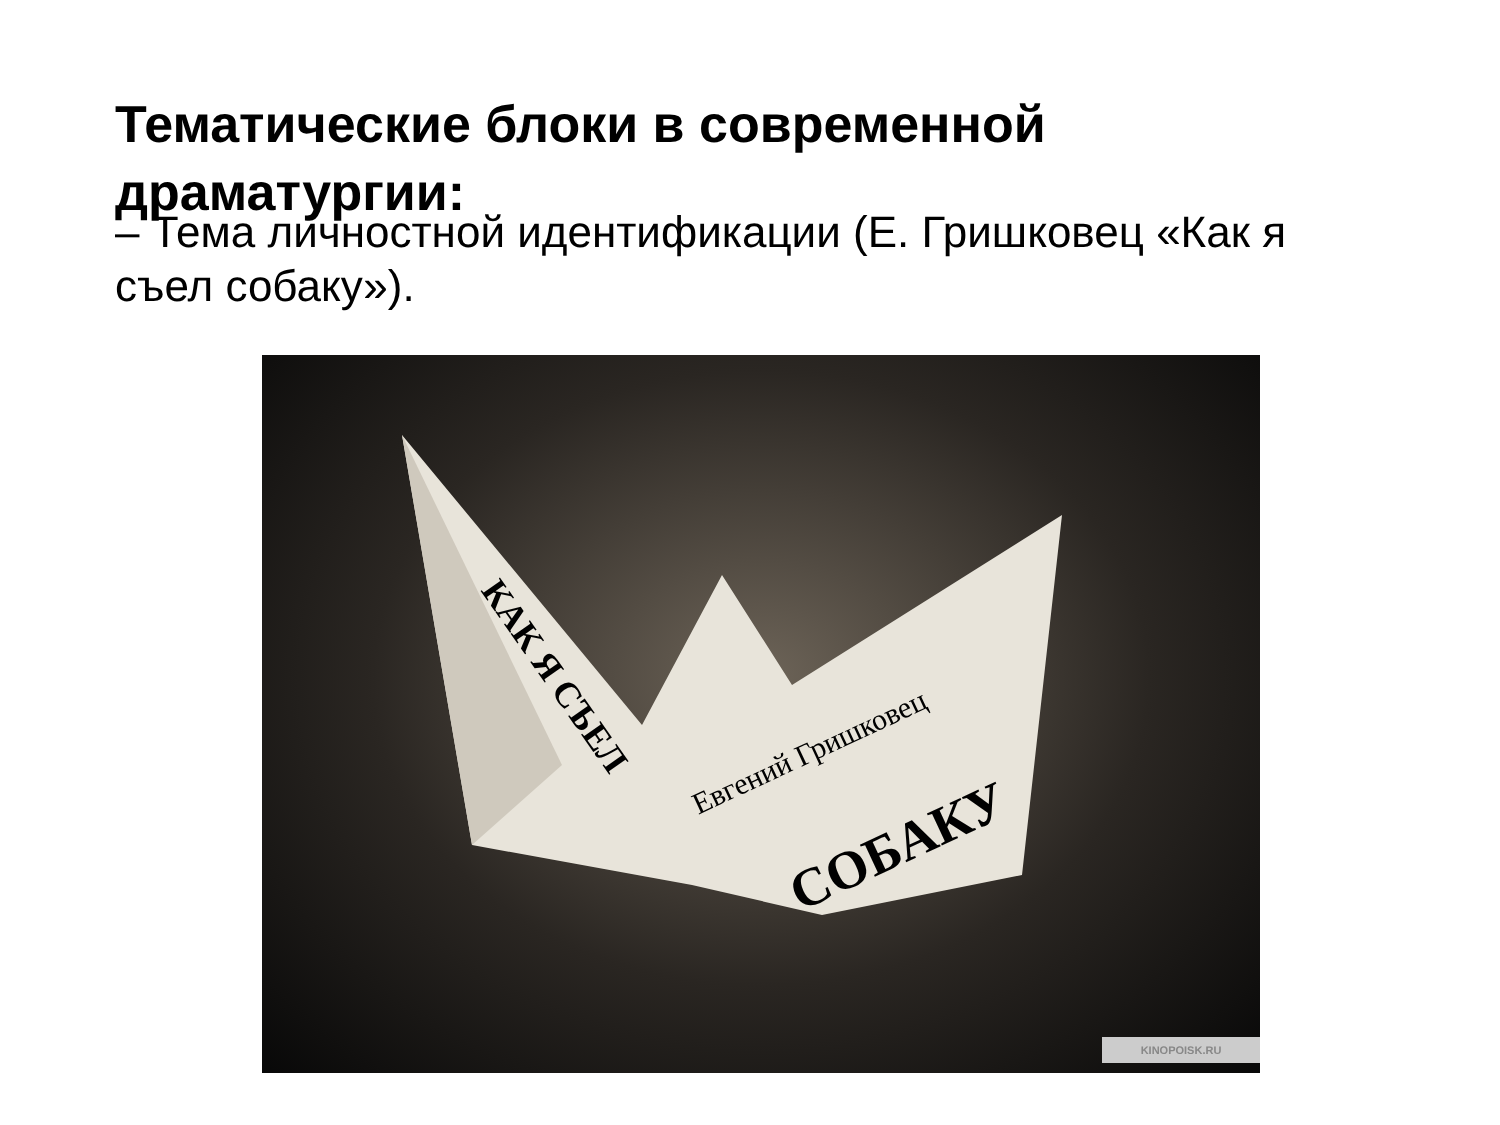Тематические блоки в современной драматургии:
– Тема личностной идентификации (Е. Гришковец «Как я съел собаку»).
СОБАКУ
Евгений Гришковец
КАК Я СЪЕЛ
KINOPOISK.RU